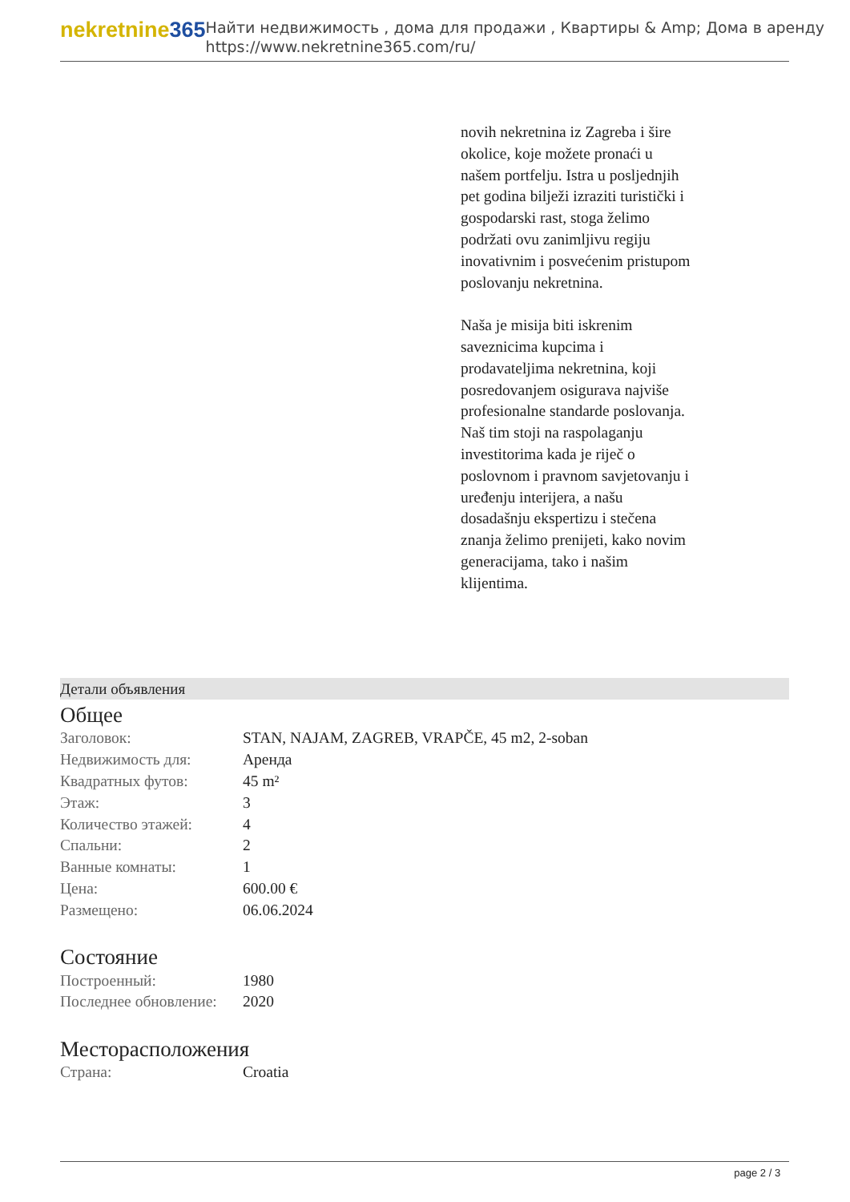nekretnine365
Найти недвижимость , дома для продажи , Квартиры & Amp; Дома в аренду
https://www.nekretnine365.com/ru/
novih nekretnina iz Zagreba i šire okolice, koje možete pronaći u našem portfelju. Istra u posljednjih pet godina bilježi izraziti turistički i gospodarski rast, stoga želimo podržati ovu zanimljivu regiju inovativnim i posvećenim pristupom poslovanju nekretnina.
Naša je misija biti iskrenim saveznicima kupcima i prodavateljima nekretnina, koji posredovanjem osigurava najviše profesionalne standarde poslovanja.
Naš tim stoji na raspolaganju investitorima kada je riječ o poslovnom i pravnom savjetovanju i uređenju interijera, a našu dosadašnju ekspertizu i stečena znanja želimo prenijeti, kako novim generacijama, tako i našim klijentima.
Детали объявления
Общее
| Заголовок: | STAN, NAJAM, ZAGREB, VRAPČE, 45 m2, 2-soban |
| Недвижимость для: | Аренда |
| Квадратных футов: | 45 m² |
| Этаж: | 3 |
| Количество этажей: | 4 |
| Спальни: | 2 |
| Ванные комнаты: | 1 |
| Цена: | 600.00 € |
| Размещено: | 06.06.2024 |
Состояние
| Построенный: | 1980 |
| Последнее обновление: | 2020 |
Месторасположения
| Страна: | Croatia |
page 2 / 3